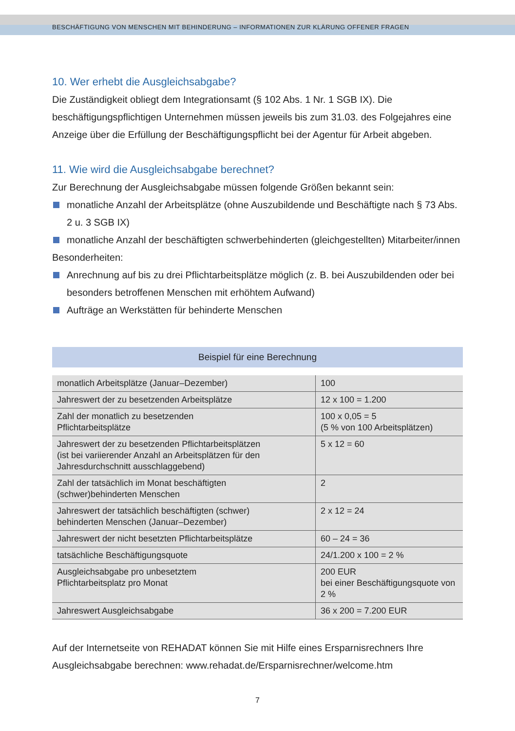BESCHÄFTIGUNG VON MENSCHEN MIT BEHINDERUNG – INFORMATIONEN ZUR KLÄRUNG OFFENER FRAGEN
10. Wer erhebt die Ausgleichsabgabe?
Die Zuständigkeit obliegt dem Integrationsamt (§ 102 Abs. 1 Nr. 1 SGB IX). Die beschäftigungspflichtigen Unternehmen müssen jeweils bis zum 31.03. des Folgejahres eine Anzeige über die Erfüllung der Beschäftigungspflicht bei der Agentur für Arbeit abgeben.
11. Wie wird die Ausgleichsabgabe berechnet?
Zur Berechnung der Ausgleichsabgabe müssen folgende Größen bekannt sein:
monatliche Anzahl der Arbeitsplätze (ohne Auszubildende und Beschäftigte nach § 73 Abs. 2 u. 3 SGB IX)
monatliche Anzahl der beschäftigten schwerbehinderten (gleichgestellten) Mitarbeiter/innen
Besonderheiten:
Anrechnung auf bis zu drei Pflichtarbeitsplätze möglich (z. B. bei Auszubildenden oder bei besonders betroffenen Menschen mit erhöhtem Aufwand)
Aufträge an Werkstätten für behinderte Menschen
Beispiel für eine Berechnung
| monatlich Arbeitsplätze (Januar–Dezember) | 100 |
| Jahreswert der zu besetzenden Arbeitsplätze | 12 x 100 = 1.200 |
| Zahl der monatlich zu besetzenden Pflichtarbeitsplätze | 100 x 0,05 = 5 (5 % von 100 Arbeitsplätzen) |
| Jahreswert der zu besetzenden Pflichtarbeitsplätzen (ist bei variierender Anzahl an Arbeitsplätzen für den Jahresdurchschnitt ausschlaggebend) | 5 x 12 = 60 |
| Zahl der tatsächlich im Monat beschäftigten (schwer)behinderten Menschen | 2 |
| Jahreswert der tatsächlich beschäftigten (schwer) behinderten Menschen (Januar–Dezember) | 2 x 12 = 24 |
| Jahreswert der nicht besetzten Pflichtarbeitsplätze | 60 – 24 = 36 |
| tatsächliche Beschäftigungsquote | 24/1.200 x 100 = 2 % |
| Ausgleichsabgabe pro unbesetztem Pflichtarbeitsplatz pro Monat | 200 EUR bei einer Beschäftigungsquote von 2 % |
| Jahreswert Ausgleichsabgabe | 36 x 200 = 7.200 EUR |
Auf der Internetseite von REHADAT können Sie mit Hilfe eines Ersparnisrechners Ihre Ausgleichsabgabe berechnen: www.rehadat.de/Ersparnisrechner/welcome.htm
7